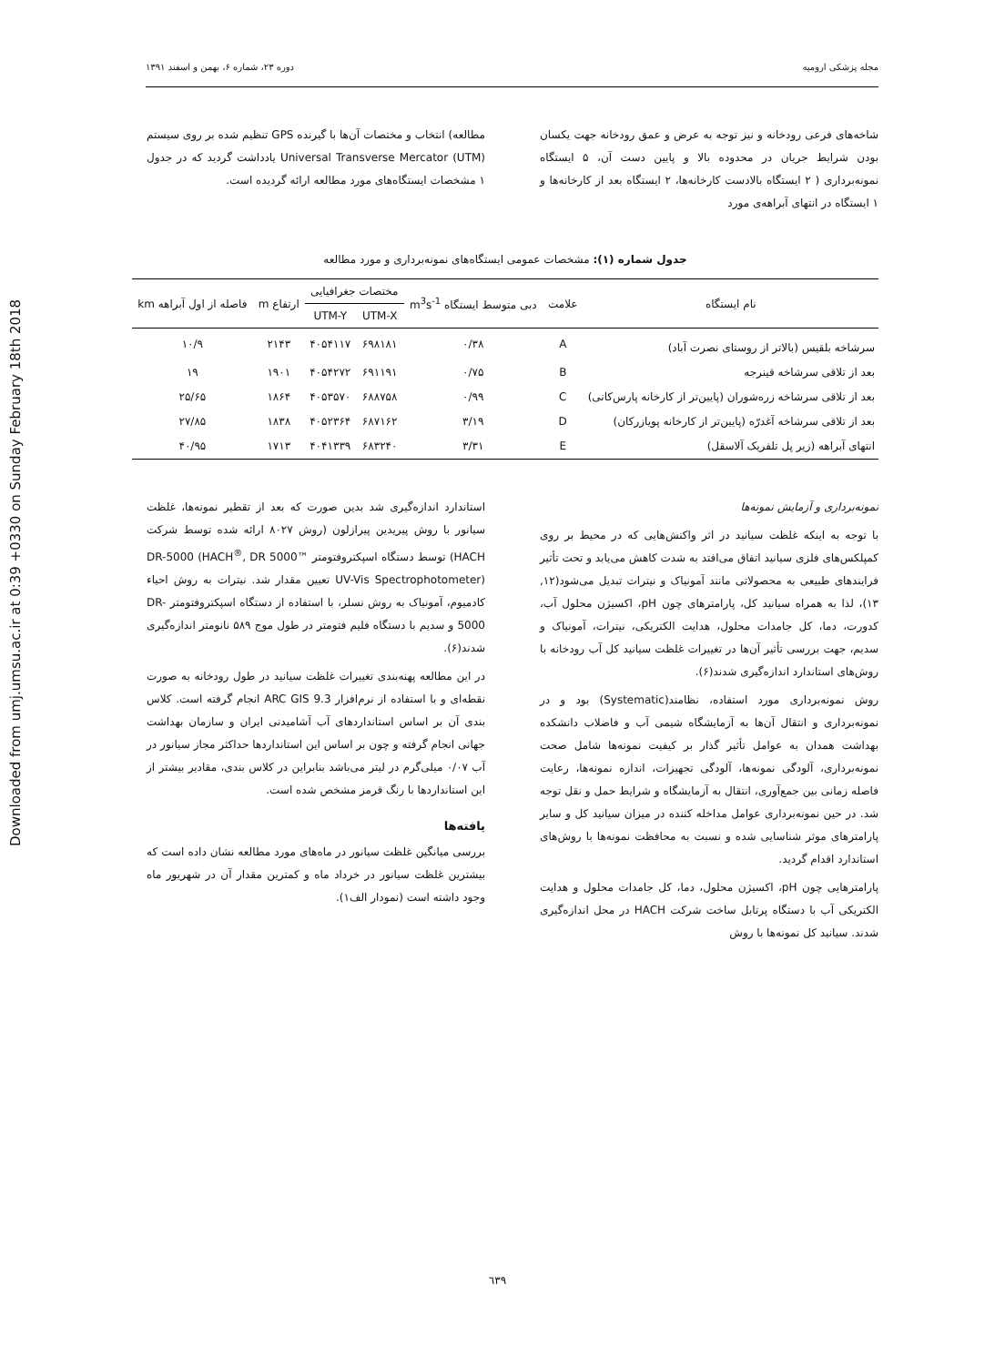Downloaded from umj.umsu.ac.ir at 0:39 +0330 on Sunday February 18th 2018
مجله پزشکی ارومیه دوره ۲۳، شماره ۶، بهمن و اسفند ۱۳۹۱
شاخه‌های فرعی رودخانه و نیز توجه به عرض و عمق رودخانه جهت یکسان بودن شرایط جریان در محدوده بالا و پایین دست آن، ۵ ایستگاه نمونه‌برداری ( ۲ ایستگاه بالادست کارخانه‌ها، ۲ ایستگاه بعد از کارخانه‌ها و ۱ ایستگاه در انتهای آبراهه‌ی مورد
مطالعه) انتخاب و مختصات آن‌ها با گیرنده GPS تنظیم شده بر روی سیستم Universal Transverse Mercator (UTM) یادداشت گردید که در جدول ۱ مشخصات ایستگاه‌های مورد مطالعه ارائه گردیده است.
جدول شماره (۱): مشخصات عمومی ایستگاه‌های نمونه‌برداری و مورد مطالعه
| نام ایستگاه | علامت | دبی متوسط ایستگاه m<sup>3</sup>s<sup>-1</sup> | مختصات جغرافیایی | | ارتفاع m | فاصله از اول آبراهه km |
| --- | --- | --- | --- | --- | --- | --- |
| | | | UTM-X | UTM-Y | | |
| سرشاخه بلقیس (بالاتر از روستای نصرت آباد) | A | ۰/۳۸ | ۶۹۸۱۸۱ | ۴۰۵۴۱۱۷ | ۲۱۴۳ | ۱۰/۹ |
| بعد از تلاقی سرشاخه قینرجه | B | ۰/۷۵ | ۶۹۱۱۹۱ | ۴۰۵۴۲۷۲ | ۱۹۰۱ | ۱۹ |
| بعد از تلاقی سرشاخه زره‌شوران (پایین‌تر از کارخانه پارس‌کانی) | C | ۰/۹۹ | ۶۸۸۷۵۸ | ۴۰۵۳۵۷۰ | ۱۸۶۴ | ۲۵/۶۵ |
| بعد از تلاقی سرشاخه آغدرّه (پایین‌تر از کارخانه پویازرکان) | D | ۳/۱۹ | ۶۸۷۱۶۲ | ۴۰۵۲۳۶۴ | ۱۸۳۸ | ۲۷/۸۵ |
| انتهای آبراهه (زیر پل تلفریک آلاسقل) | E | ۳/۳۱ | ۶۸۳۲۴۰ | ۴۰۴۱۳۳۹ | ۱۷۱۳ | ۴۰/۹۵ |
نمونه‌برداری و آزمایش نمونه‌ها
با توجه به اینکه غلظت سیانید در اثر واکنش‌هایی که در محیط بر روی کمپلکس‌های فلزی سیانید اتفاق می‌افتد به شدت کاهش می‌یابد و تحت تأثیر فرایندهای طبیعی به محصولاتی مانند آمونیاک و نیترات تبدیل می‌شود(۱۲, ۱۳)، لذا به همراه سیانید کل، پارامترهای چون pH، اکسیژن محلول آب، کدورت، دما، کل جامدات محلول، هدایت الکتریکی، نیترات، آمونیاک و سدیم، جهت بررسی تأثیر آن‌ها در تغییرات غلظت سیانید کل آب رودخانه با روش‌های استاندارد اندازه‌گیری شدند(۶).
روش نمونه‌برداری مورد استفاده، نظامند(Systematic) بود و در نمونه‌برداری و انتقال آن‌ها به آزمایشگاه شیمی آب و فاضلاب دانشکده بهداشت همدان به عوامل تأثیر گذار بر کیفیت نمونه‌ها شامل صحت نمونه‌برداری، آلودگی نمونه‌ها، آلودگی تجهیزات، اندازه نمونه‌ها، رعایت فاصله زمانی بین جمع‌آوری، انتقال به آزمایشگاه و شرایط حمل و نقل توجه شد. در حین نمونه‌برداری عوامل مداخله کننده در میزان سیانید کل و سایر پارامترهای موثر شناسایی شده و نسبت به محافظت نمونه‌ها با روش‌های استاندارد اقدام گردید.
پارامترهایی چون pH، اکسیژن محلول، دما، کل جامدات محلول و هدایت الکتریکی آب با دستگاه پرتابل ساخت شرکت HACH در محل اندازه‌گیری شدند. سیانید کل نمونه‌ها با روش
استاندارد اندازه‌گیری شد بدین صورت که بعد از تقطیر نمونه‌ها، غلظت سیانور با روش پیریدین پیرازلون (روش ۸۰۲۷ ارائه شده توسط شرکت HACH) توسط دستگاه اسپکتروفتومتر DR-5000 (HACH<sup>®</sup>, DR 5000™ UV-Vis Spectrophotometer) تعیین مقدار شد. نیترات به روش احیاء کادمیوم، آمونیاک به روش نسلر، با استفاده از دستگاه اسپکتروفتومتر DR-5000 و سدیم با دستگاه فلیم فتومتر در طول موج ۵۸۹ نانومتر اندازه‌گیری شدند(۶).
در این مطالعه پهنه‌بندی تغییرات غلظت سیانید در طول رودخانه به صورت نقطه‌ای و با استفاده از نرم‌افزار ARC GIS 9.3 انجام گرفته است. کلاس بندی آن بر اساس استانداردهای آب آشامیدنی ایران و سازمان بهداشت جهانی انجام گرفته و چون بر اساس این استانداردها حداکثر مجاز سیانور در آب ۰/۰۷ میلی‌گرم در لیتر می‌باشد بنابراین در کلاس بندی، مقادیر بیشتر از این استانداردها با رنگ قرمز مشخص شده است.
یافته‌ها
بررسی میانگین غلظت سیانور در ماه‌های مورد مطالعه نشان داده است که بیشترین غلظت سیانور در خرداد ماه و کمترین مقدار آن در شهریور ماه وجود داشته است (نمودار الف۱).
٦٣٩